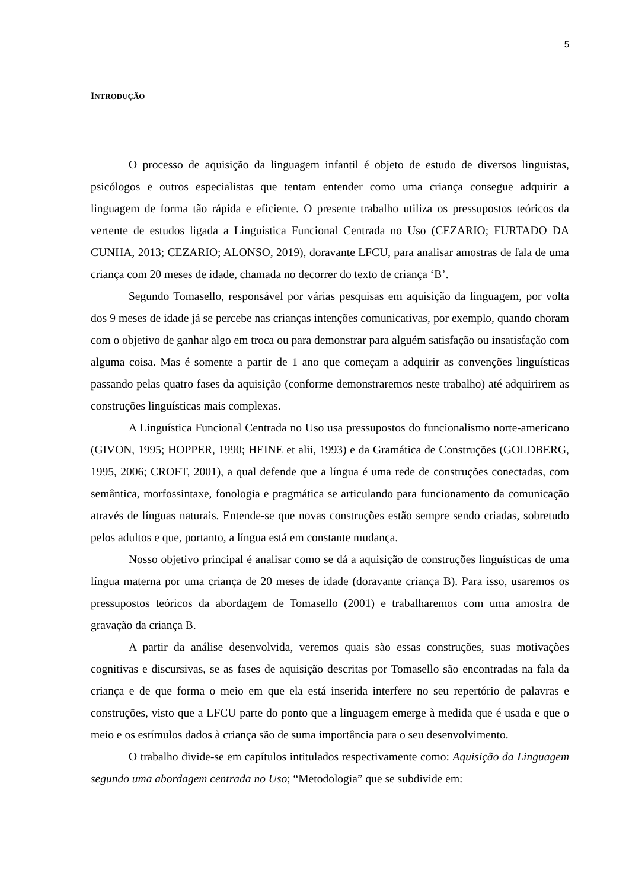5
INTRODUÇÃO
O processo de aquisição da linguagem infantil é objeto de estudo de diversos linguistas, psicólogos e outros especialistas que tentam entender como uma criança consegue adquirir a linguagem de forma tão rápida e eficiente. O presente trabalho utiliza os pressupostos teóricos da vertente de estudos ligada a Linguística Funcional Centrada no Uso (CEZARIO; FURTADO DA CUNHA, 2013; CEZARIO; ALONSO, 2019), doravante LFCU, para analisar amostras de fala de uma criança com 20 meses de idade, chamada no decorrer do texto de criança ‘B’.
Segundo Tomasello, responsável por várias pesquisas em aquisição da linguagem, por volta dos 9 meses de idade já se percebe nas crianças intenções comunicativas, por exemplo, quando choram com o objetivo de ganhar algo em troca ou para demonstrar para alguém satisfação ou insatisfação com alguma coisa. Mas é somente a partir de 1 ano que começam a adquirir as convenções linguísticas passando pelas quatro fases da aquisição (conforme demonstraremos neste trabalho) até adquirirem as construções linguísticas mais complexas.
A Linguística Funcional Centrada no Uso usa pressupostos do funcionalismo norte-americano (GIVON, 1995; HOPPER, 1990; HEINE et alii, 1993) e da Gramática de Construções (GOLDBERG, 1995, 2006; CROFT, 2001), a qual defende que a língua é uma rede de construções conectadas, com semântica, morfossintaxe, fonologia e pragmática se articulando para funcionamento da comunicação através de línguas naturais. Entende-se que novas construções estão sempre sendo criadas, sobretudo pelos adultos e que, portanto, a língua está em constante mudança.
Nosso objetivo principal é analisar como se dá a aquisição de construções linguísticas de uma língua materna por uma criança de 20 meses de idade (doravante criança B). Para isso, usaremos os pressupostos teóricos da abordagem de Tomasello (2001) e trabalharemos com uma amostra de gravação da criança B.
A partir da análise desenvolvida, veremos quais são essas construções, suas motivações cognitivas e discursivas, se as fases de aquisição descritas por Tomasello são encontradas na fala da criança e de que forma o meio em que ela está inserida interfere no seu repertório de palavras e construções, visto que a LFCU parte do ponto que a linguagem emerge à medida que é usada e que o meio e os estímulos dados à criança são de suma importância para o seu desenvolvimento.
O trabalho divide-se em capítulos intitulados respectivamente como: Aquisição da Linguagem segundo uma abordagem centrada no Uso; “Metodologia” que se subdivide em: